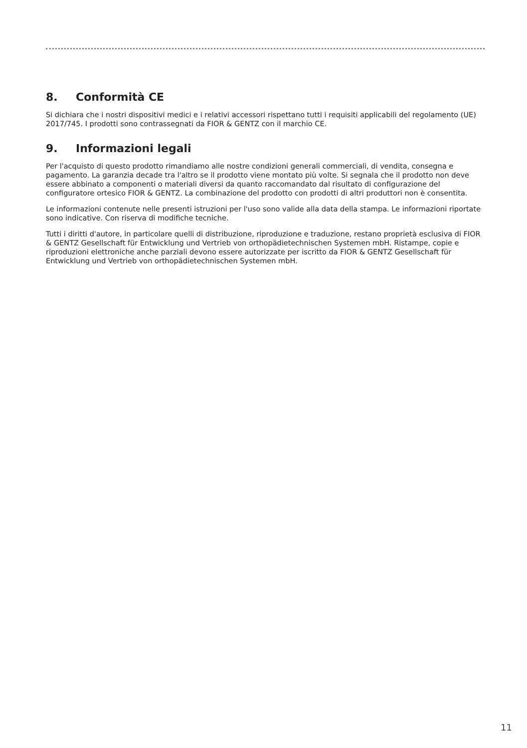8. Conformità CE
Si dichiara che i nostri dispositivi medici e i relativi accessori rispettano tutti i requisiti applicabili del regolamento (UE) 2017/745. I prodotti sono contrassegnati da FIOR & GENTZ con il marchio CE.
9. Informazioni legali
Per l'acquisto di questo prodotto rimandiamo alle nostre condizioni generali commerciali, di vendita, consegna e pagamento. La garanzia decade tra l'altro se il prodotto viene montato più volte. Si segnala che il prodotto non deve essere abbinato a componenti o materiali diversi da quanto raccomandato dal risultato di configurazione del configuratore ortesico FIOR & GENTZ. La combinazione del prodotto con prodotti di altri produttori non è consentita.
Le informazioni contenute nelle presenti istruzioni per l'uso sono valide alla data della stampa. Le informazioni riportate sono indicative. Con riserva di modifiche tecniche.
Tutti i diritti d'autore, in particolare quelli di distribuzione, riproduzione e traduzione, restano proprietà esclusiva di FIOR & GENTZ Gesellschaft für Entwicklung und Vertrieb von orthopädietechnischen Systemen mbH. Ristampe, copie e riproduzioni elettroniche anche parziali devono essere autorizzate per iscritto da FIOR & GENTZ Gesellschaft für Entwicklung und Vertrieb von orthopädietechnischen Systemen mbH.
11